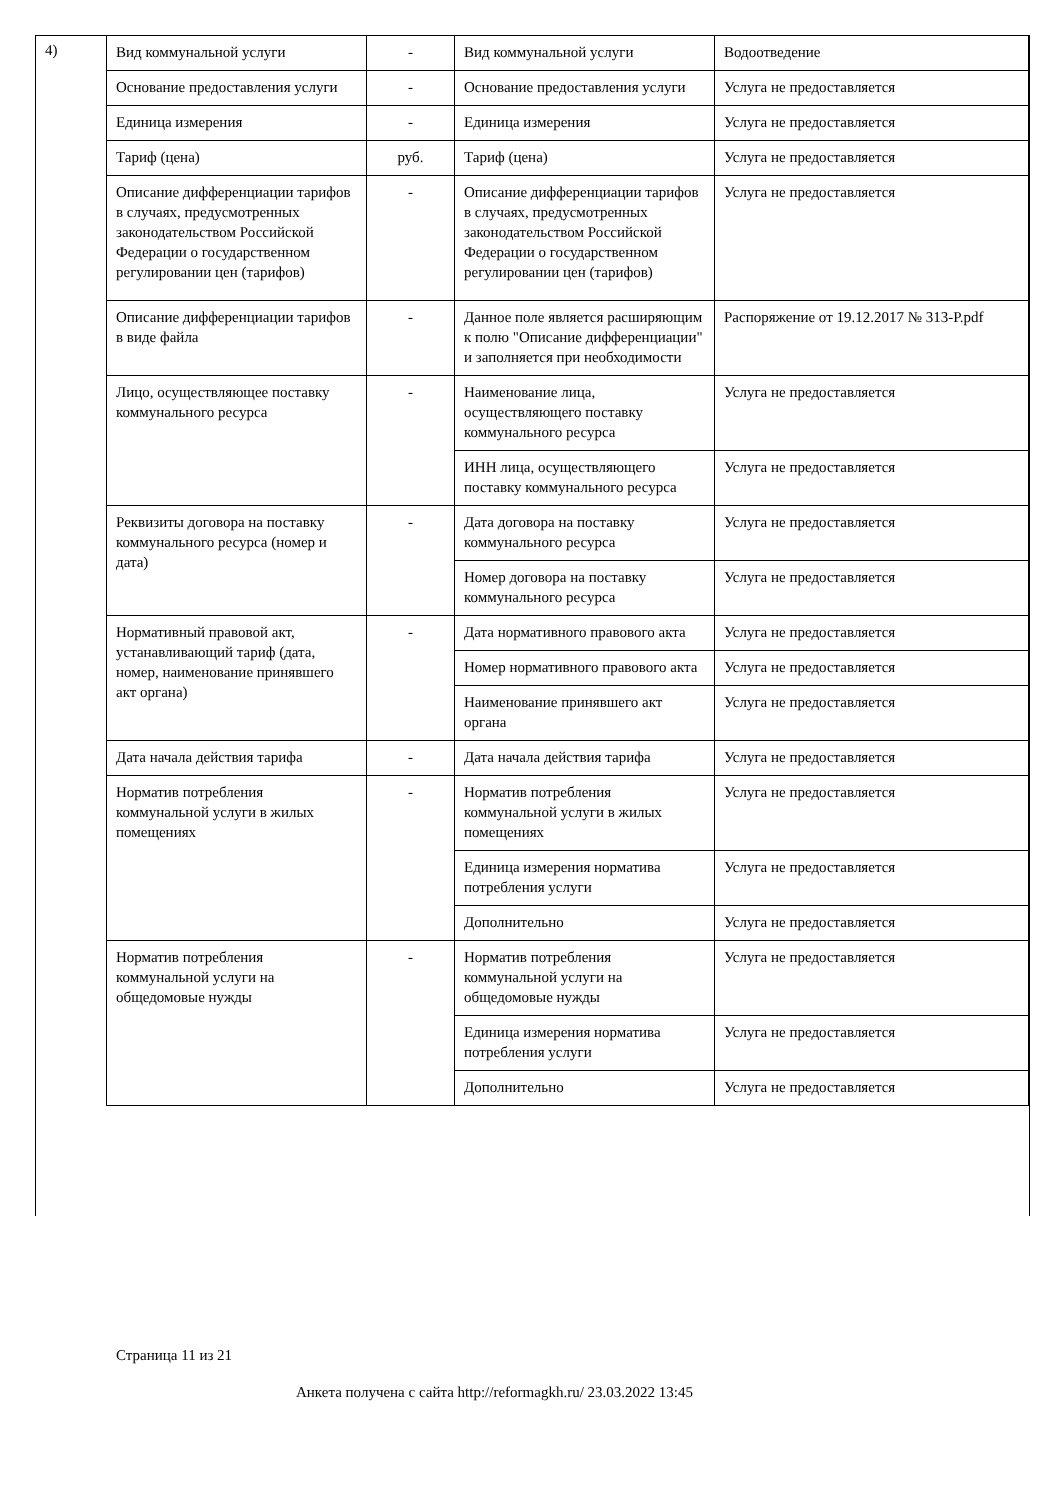4)
| Вид коммунальной услуги | - | Вид коммунальной услуги | Водоотведение |
| Основание предоставления услуги | - | Основание предоставления услуги | Услуга не предоставляется |
| Единица измерения | - | Единица измерения | Услуга не предоставляется |
| Тариф (цена) | руб. | Тариф (цена) | Услуга не предоставляется |
| Описание дифференциации тарифов в случаях, предусмотренных законодательством Российской Федерации о государственном регулировании цен (тарифов) | - | Описание дифференциации тарифов в случаях, предусмотренных законодательством Российской Федерации о государственном регулировании цен (тарифов) | Услуга не предоставляется |
| Описание дифференциации тарифов в виде файла | - | Данное поле является расширяющим к полю "Описание дифференциации" и заполняется при необходимости | Распоряжение от 19.12.2017 № 313-Р.pdf |
| Лицо, осуществляющее поставку коммунального ресурса | - | Наименование лица, осуществляющего поставку коммунального ресурса | Услуга не предоставляется |
| | | ИНН лица, осуществляющего поставку коммунального ресурса | Услуга не предоставляется |
| Реквизиты договора на поставку коммунального ресурса (номер и дата) | - | Дата договора на поставку коммунального ресурса | Услуга не предоставляется |
| | | Номер договора на поставку коммунального ресурса | Услуга не предоставляется |
| Нормативный правовой акт, устанавливающий тариф (дата, номер, наименование принявшего акт органа) | - | Дата нормативного правового акта | Услуга не предоставляется |
| | | Номер нормативного правового акта | Услуга не предоставляется |
| | | Наименование принявшего акт органа | Услуга не предоставляется |
| Дата начала действия тарифа | - | Дата начала действия тарифа | Услуга не предоставляется |
| Норматив потребления коммунальной услуги в жилых помещениях | - | Норматив потребления коммунальной услуги в жилых помещениях | Услуга не предоставляется |
| | | Единица измерения норматива потребления услуги | Услуга не предоставляется |
| | | Дополнительно | Услуга не предоставляется |
| Норматив потребления коммунальной услуги на общедомовые нужды | - | Норматив потребления коммунальной услуги на общедомовые нужды | Услуга не предоставляется |
| | | Единица измерения норматива потребления услуги | Услуга не предоставляется |
| | | Дополнительно | Услуга не предоставляется |
Страница 11 из 21
Анкета получена с сайта http://reformagkh.ru/ 23.03.2022 13:45